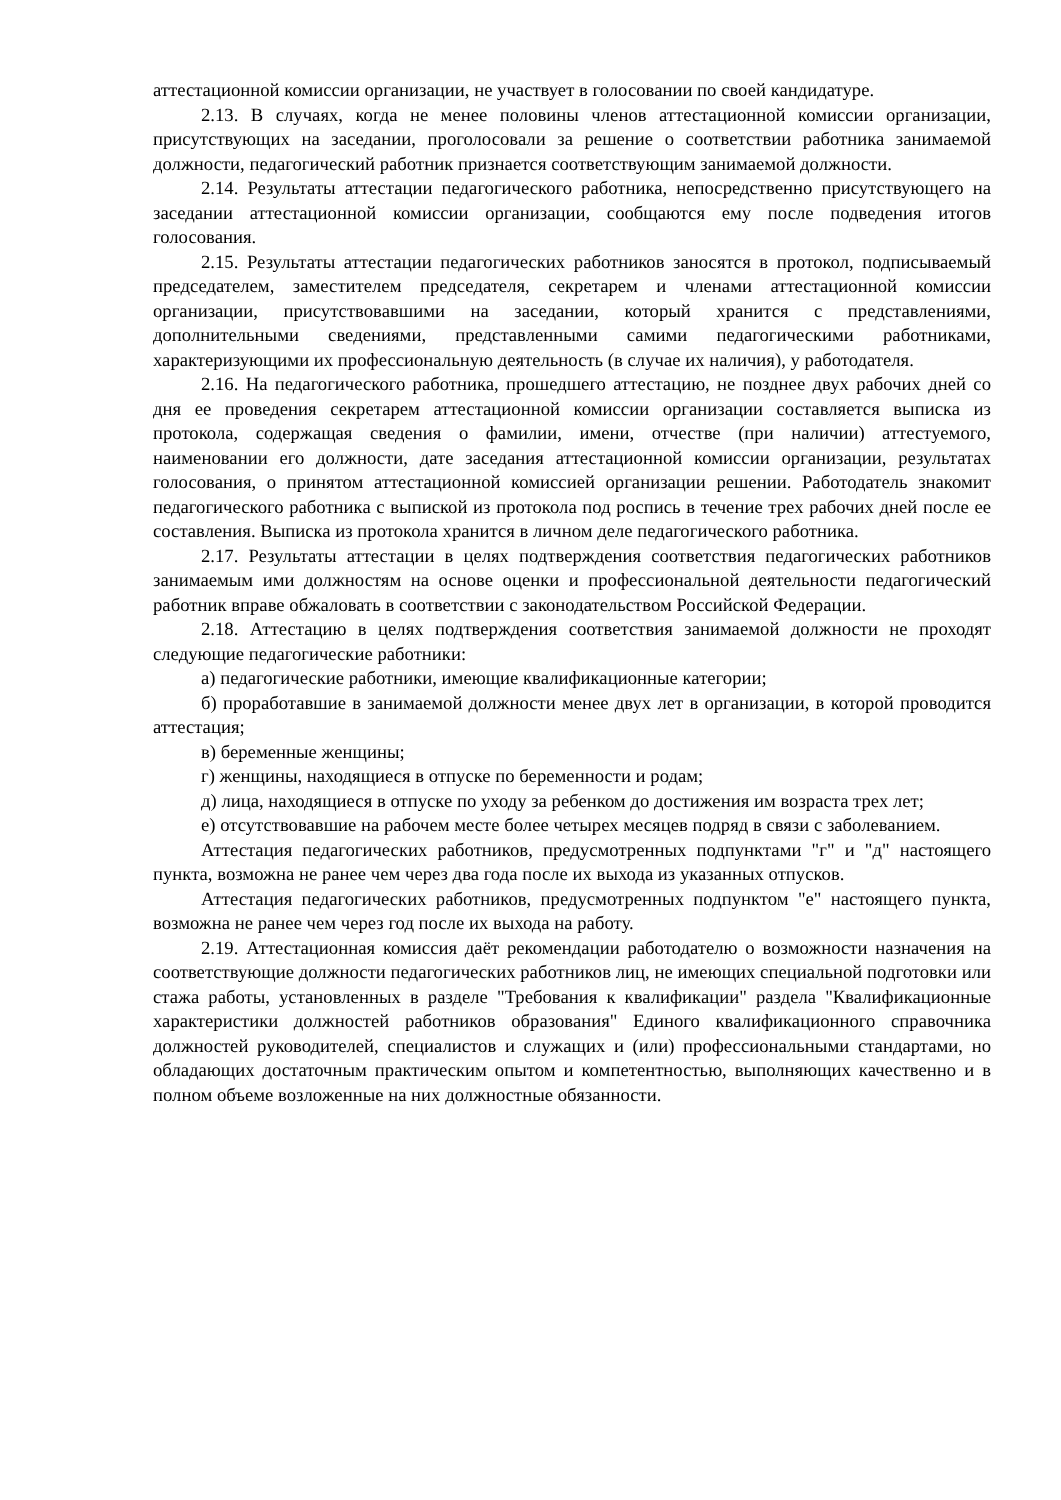аттестационной комиссии организации, не участвует в голосовании по своей кандидатуре.
2.13. В случаях, когда не менее половины членов аттестационной комиссии организации, присутствующих на заседании, проголосовали за решение о соответствии работника занимаемой должности, педагогический работник признается соответствующим занимаемой должности.
2.14. Результаты аттестации педагогического работника, непосредственно присутствующего на заседании аттестационной комиссии организации, сообщаются ему после подведения итогов голосования.
2.15. Результаты аттестации педагогических работников заносятся в протокол, подписываемый председателем, заместителем председателя, секретарем и членами аттестационной комиссии организации, присутствовавшими на заседании, который хранится с представлениями, дополнительными сведениями, представленными самими педагогическими работниками, характеризующими их профессиональную деятельность (в случае их наличия), у работодателя.
2.16. На педагогического работника, прошедшего аттестацию, не позднее двух рабочих дней со дня ее проведения секретарем аттестационной комиссии организации составляется выписка из протокола, содержащая сведения о фамилии, имени, отчестве (при наличии) аттестуемого, наименовании его должности, дате заседания аттестационной комиссии организации, результатах голосования, о принятом аттестационной комиссией организации решении. Работодатель знакомит педагогического работника с выпиской из протокола под роспись в течение трех рабочих дней после ее составления. Выписка из протокола хранится в личном деле педагогического работника.
2.17. Результаты аттестации в целях подтверждения соответствия педагогических работников занимаемым ими должностям на основе оценки и профессиональной деятельности педагогический работник вправе обжаловать в соответствии с законодательством Российской Федерации.
2.18. Аттестацию в целях подтверждения соответствия занимаемой должности не проходят следующие педагогические работники:
а) педагогические работники, имеющие квалификационные категории;
б) проработавшие в занимаемой должности менее двух лет в организации, в которой проводится аттестация;
в) беременные женщины;
г) женщины, находящиеся в отпуске по беременности и родам;
д) лица, находящиеся в отпуске по уходу за ребенком до достижения им возраста трех лет;
е) отсутствовавшие на рабочем месте более четырех месяцев подряд в связи с заболеванием.
Аттестация педагогических работников, предусмотренных подпунктами "г" и "д" настоящего пункта, возможна не ранее чем через два года после их выхода из указанных отпусков.
Аттестация педагогических работников, предусмотренных подпунктом "е" настоящего пункта, возможна не ранее чем через год после их выхода на работу.
2.19. Аттестационная комиссия даёт рекомендации работодателю о возможности назначения на соответствующие должности педагогических работников лиц, не имеющих специальной подготовки или стажа работы, установленных в разделе "Требования к квалификации" раздела "Квалификационные характеристики должностей работников образования" Единого квалификационного справочника должностей руководителей, специалистов и служащих и (или) профессиональными стандартами, но обладающих достаточным практическим опытом и компетентностью, выполняющих качественно и в полном объеме возложенные на них должностные обязанности.